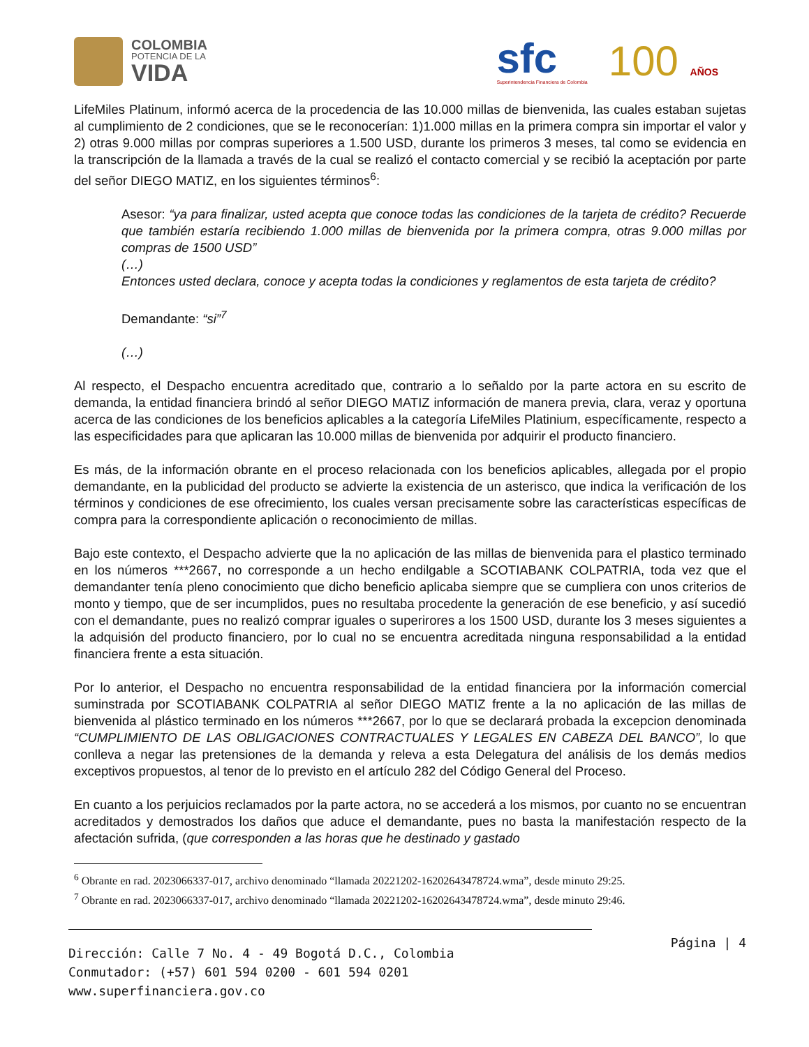COLOMBIA
POTENCIA DE LA
VIDA
sfc
Superintendencia Financiera de Colombia
100 AÑOS
LifeMiles Platinum, informó acerca de la procedencia de las 10.000 millas de bienvenida, las cuales estaban sujetas al cumplimiento de 2 condiciones, que se le reconocerían: 1)1.000 millas en la primera compra sin importar el valor y 2) otras 9.000 millas por compras superiores a 1.500 USD, durante los primeros 3 meses, tal como se evidencia en la transcripción de la llamada a través de la cual se realizó el contacto comercial y se recibió la aceptación por parte del señor DIEGO MATIZ, en los siguientes términos<sup>6</sup>:
Asesor: “ya para finalizar, usted acepta que conoce todas las condiciones de la tarjeta de crédito? Recuerde que también estaría recibiendo 1.000 millas de bienvenida por la primera compra, otras 9.000 millas por compras de 1500 USD”
(…)
Entonces usted declara, conoce y acepta todas la condiciones y reglamentos de esta tarjeta de crédito?
Demandante: “si”<sup>7</sup>
(…)
Al respecto, el Despacho encuentra acreditado que, contrario a lo señaldo por la parte actora en su escrito de demanda, la entidad financiera brindó al señor DIEGO MATIZ información de manera previa, clara, veraz y oportuna acerca de las condiciones de los beneficios aplicables a la categoría LifeMiles Platinium, específicamente, respecto a las especificidades para que aplicaran las 10.000 millas de bienvenida por adquirir el producto financiero.
Es más, de la información obrante en el proceso relacionada con los beneficios aplicables, allegada por el propio demandante, en la publicidad del producto se advierte la existencia de un asterisco, que indica la verificación de los términos y condiciones de ese ofrecimiento, los cuales versan precisamente sobre las características específicas de compra para la correspondiente aplicación o reconocimiento de millas.
Bajo este contexto, el Despacho advierte que la no aplicación de las millas de bienvenida para el plastico terminado en los números ***2667, no corresponde a un hecho endilgable a SCOTIABANK COLPATRIA, toda vez que el demandanter tenía pleno conocimiento que dicho beneficio aplicaba siempre que se cumpliera con unos criterios de monto y tiempo, que de ser incumplidos, pues no resultaba procedente la generación de ese beneficio, y así sucedió con el demandante, pues no realizó comprar iguales o superirores a los 1500 USD, durante los 3 meses siguientes a la adquisión del producto financiero, por lo cual no se encuentra acreditada ninguna responsabilidad a la entidad financiera frente a esta situación.
Por lo anterior, el Despacho no encuentra responsabilidad de la entidad financiera por la información comercial suminstrada por SCOTIABANK COLPATRIA al señor DIEGO MATIZ frente a la no aplicación de las millas de bienvenida al plástico terminado en los números ***2667, por lo que se declarará probada la excepcion denominada “CUMPLIMIENTO DE LAS OBLIGACIONES CONTRACTUALES Y LEGALES EN CABEZA DEL BANCO”, lo que conlleva a negar las pretensiones de la demanda y releva a esta Delegatura del análisis de los demás medios exceptivos propuestos, al tenor de lo previsto en el artículo 282 del Código General del Proceso.
En cuanto a los perjuicios reclamados por la parte actora, no se accederá a los mismos, por cuanto no se encuentran acreditados y demostrados los daños que aduce el demandante, pues no basta la manifestación respecto de la afectación sufrida, (que corresponden a las horas que he destinado y gastado
<sup>6</sup> Obrante en rad. 2023066337-017, archivo denominado “llamada 20221202-16202643478724.wma”, desde minuto 29:25.
<sup>7</sup> Obrante en rad. 2023066337-017, archivo denominado “llamada 20221202-16202643478724.wma”, desde minuto 29:46.
Dirección: Calle 7 No. 4 - 49 Bogotá D.C., Colombia
Conmutador: (+57) 601 594 0200 - 601 594 0201
www.superfinanciera.gov.co
Página | 4